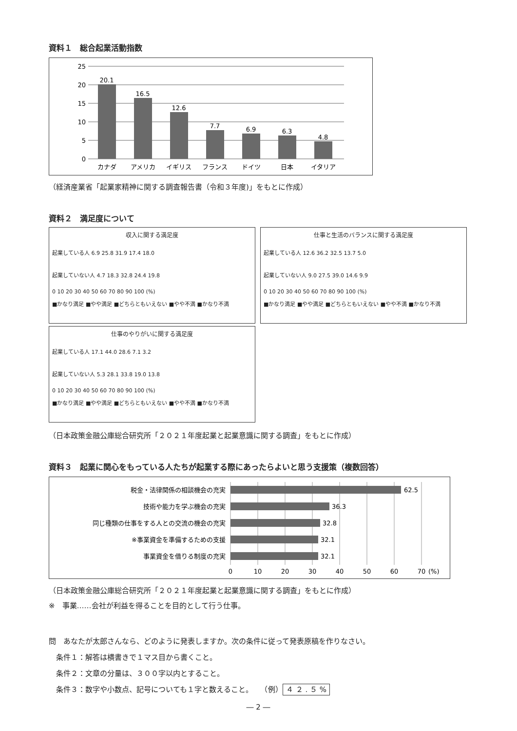資料１　総合起業活動指数
25
20
15
10
5
0
20.1
16.5
12.6
7.7
6.9
6.3
4.8
カナダ
アメリカ
イギリス
フランス
ドイツ
日本
イタリア
（経済産業省「起業家精神に関する調査報告書（令和３年度)」をもとに作成）
資料２　満足度について
収入に関する満足度
起業している人 6.9 25.8 31.9 17.4 18.0
起業していない人 4.7 18.3 32.8 24.4 19.8
0 10 20 30 40 50 60 70 80 90 100 (%)
■かなり満足 ■やや満足 ■どちらともいえない ■やや不満 ■かなり不満
仕事と生活のバランスに関する満足度
起業している人 12.6 36.2 32.5 13.7 5.0
起業していない人 9.0 27.5 39.0 14.6 9.9
0 10 20 30 40 50 60 70 80 90 100 (%)
■かなり満足 ■やや満足 ■どちらともいえない ■やや不満 ■かなり不満
仕事のやりがいに関する満足度
起業している人 17.1 44.0 28.6 7.1 3.2
起業していない人 5.3 28.1 33.8 19.0 13.8
0 10 20 30 40 50 60 70 80 90 100 (%)
■かなり満足 ■やや満足 ■どちらともいえない ■やや不満 ■かなり不満
（日本政策金融公庫総合研究所「２０２１年度起業と起業意識に関する調査」をもとに作成）
資料３　起業に関心をもっている人たちが起業する際にあったらよいと思う支援策（複数回答）
税金・法律関係の相談機会の充実
技術や能力を学ぶ機会の充実
同じ種類の仕事をする人との交流の機会の充実
※事業資金を準備するための支援
事業資金を借りる制度の充実
62.5
36.3
32.8
32.1
32.1
0
10
20
30
40
50
60
70
(%)
（日本政策金融公庫総合研究所「２０２１年度起業と起業意識に関する調査」をもとに作成）
※　事業……会社が利益を得ることを目的として行う仕事。
問　あなたが太郎さんなら、どのように発表しますか。次の条件に従って発表原稿を作りなさい。
　条件１：解答は横書きで１マス目から書くこと。
　条件２：文章の分量は、３００字以内とすること。
　条件３：数字や小数点、記号についても１字と数えること。　　（例） ４ ２ . ５ %
― 2 ―